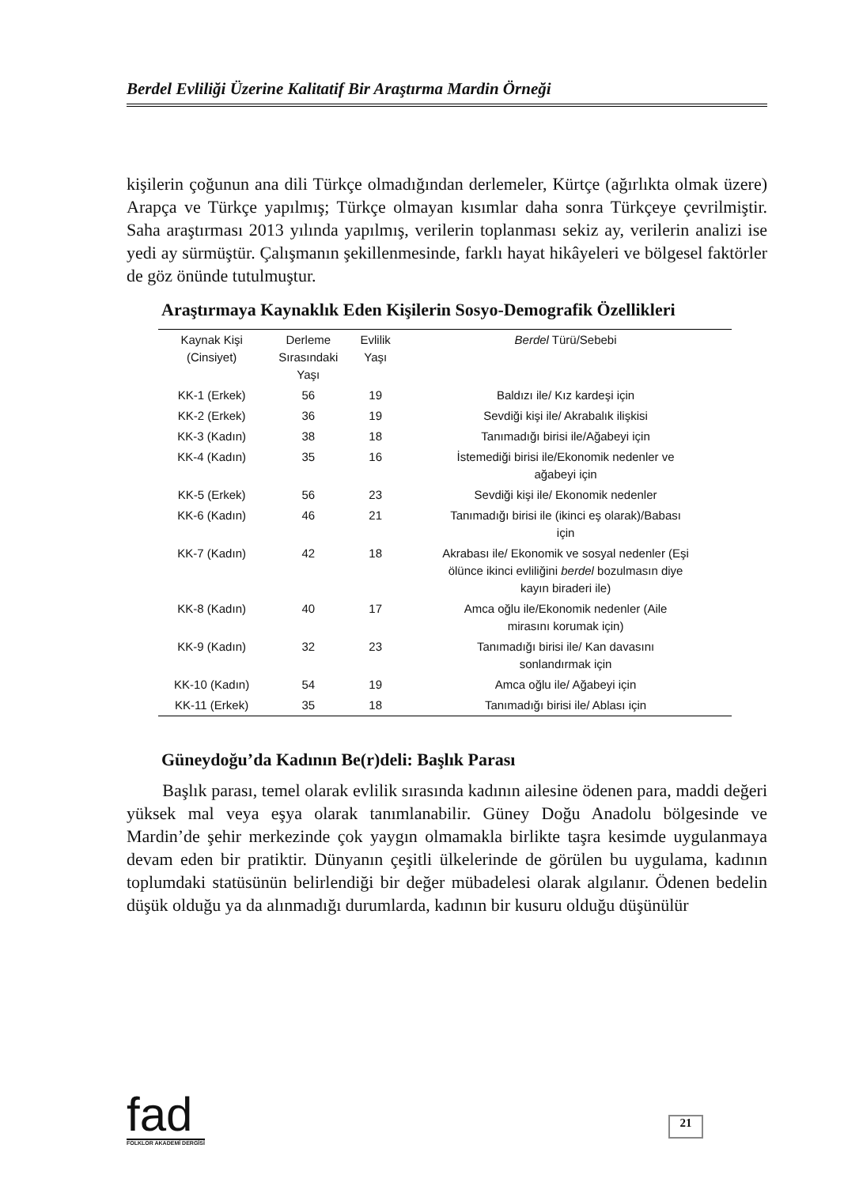Berdel Evliliği Üzerine Kalitatif Bir Araştırma Mardin Örneği
kişilerin çoğunun ana dili Türkçe olmadığından derlemeler, Kürtçe (ağırlıkta olmak üzere) Arapça ve Türkçe yapılmış; Türkçe olmayan kısımlar daha sonra Türkçeye çevrilmiştir. Saha araştırması 2013 yılında yapılmış, verilerin toplanması sekiz ay, verilerin analizi ise yedi ay sürmüştür. Çalışmanın şekillenmesinde, farklı hayat hikâyeleri ve bölgesel faktörler de göz önünde tutulmuştur.
Araştırmaya Kaynaklık Eden Kişilerin Sosyo-Demografik Özellikleri
| Kaynak Kişi (Cinsiyet) | Derleme Sırasındaki Yaşı | Evlilik Yaşı | Berdel Türü/Sebebi |
| --- | --- | --- | --- |
| KK-1 (Erkek) | 56 | 19 | Baldızı ile/ Kız kardeşi için |
| KK-2 (Erkek) | 36 | 19 | Sevdiği kişi ile/ Akrabalık ilişkisi |
| KK-3 (Kadın) | 38 | 18 | Tanımadığı birisi ile/Ağabeyi için |
| KK-4 (Kadın) | 35 | 16 | İstemediği birisi ile/Ekonomik nedenler ve ağabeyi için |
| KK-5 (Erkek) | 56 | 23 | Sevdiği kişi ile/ Ekonomik nedenler |
| KK-6 (Kadın) | 46 | 21 | Tanımadığı birisi ile (ikinci eş olarak)/Babası için |
| KK-7 (Kadın) | 42 | 18 | Akrabası ile/ Ekonomik ve sosyal nedenler (Eşi ölünce ikinci evliliğini berdel bozulmasın diye kayın biraderi ile) |
| KK-8 (Kadın) | 40 | 17 | Amca oğlu ile/Ekonomik nedenler (Aile mirasını korumak için) |
| KK-9 (Kadın) | 32 | 23 | Tanımadığı birisi ile/ Kan davasını sonlandırmak için |
| KK-10 (Kadın) | 54 | 19 | Amca oğlu ile/ Ağabeyi için |
| KK-11 (Erkek) | 35 | 18 | Tanımadığı birisi ile/ Ablası için |
Güneydoğu’da Kadının Be(r)deli: Başlık Parası
Başlık parası, temel olarak evlilik sırasında kadının ailesine ödenen para, maddi değeri yüksek mal veya eşya olarak tanımlanabilir. Güney Doğu Anadolu bölgesinde ve Mardin’de şehir merkezinde çok yaygın olmamakla birlikte taşra kesimde uygulanmaya devam eden bir pratiktir. Dünyanın çeşitli ülkelerinde de görülen bu uygulama, kadının toplumdaki statüsünün belirlendiği bir değer mübadelesi olarak algılanır. Ödenen bedelin düşük olduğu ya da alınmadığı durumlarda, kadının bir kusuru olduğu düşünülür
fad
FOLKLOR AKADEMİ DERGİSİ
21